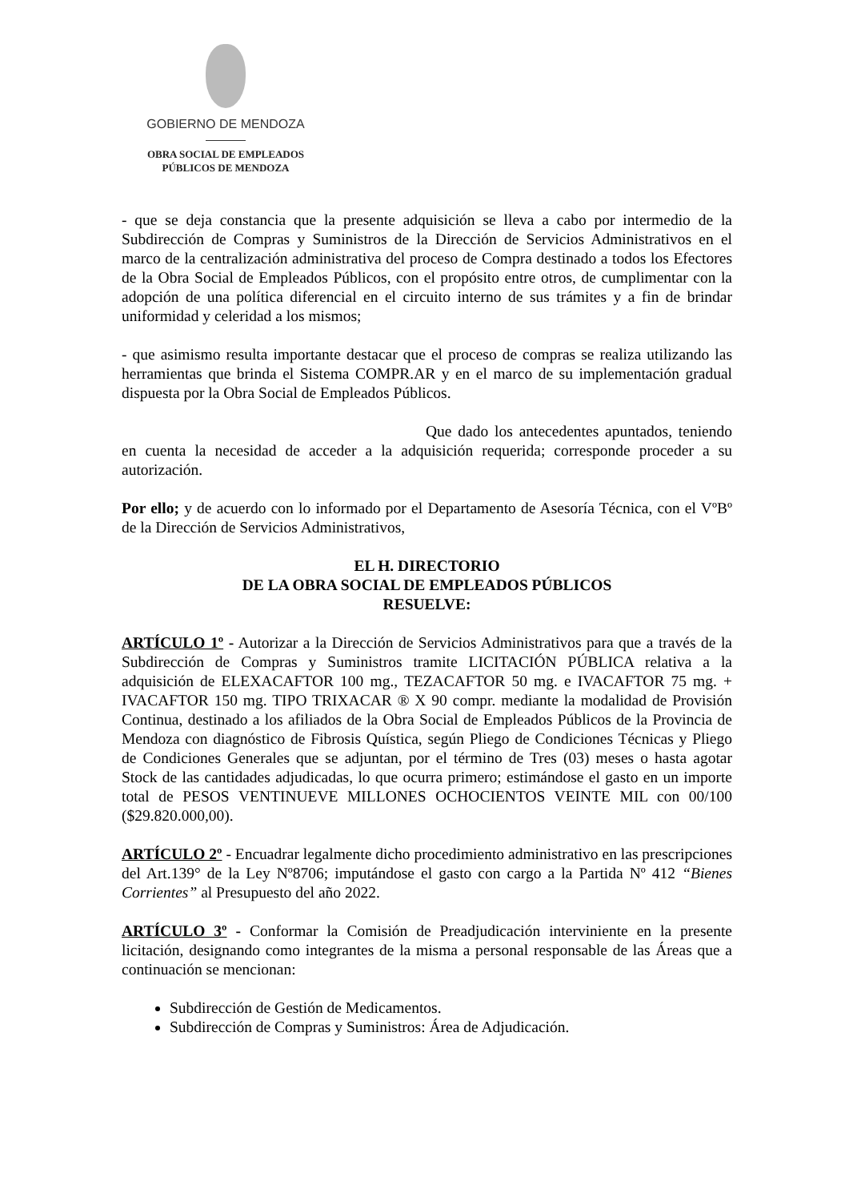GOBIERNO DE MENDOZA
OBRA SOCIAL DE EMPLEADOS
PÚBLICOS DE MENDOZA
- que se deja constancia que la presente adquisición se lleva a cabo por intermedio de la Subdirección de Compras y Suministros de la Dirección de Servicios Administrativos en el marco de la centralización administrativa del proceso de Compra destinado a todos los Efectores de la Obra Social de Empleados Públicos, con el propósito entre otros, de cumplimentar con la adopción de una política diferencial en el circuito interno de sus trámites y a fin de brindar uniformidad y celeridad a los mismos;
- que asimismo resulta importante destacar que el proceso de compras se realiza utilizando las herramientas que brinda el Sistema COMPR.AR y en el marco de su implementación gradual dispuesta por la Obra Social de Empleados Públicos.
Que dado los antecedentes apuntados, teniendo en cuenta la necesidad de acceder a la adquisición requerida; corresponde proceder a su autorización.
Por ello; y de acuerdo con lo informado por el Departamento de Asesoría Técnica, con el VºBº de la Dirección de Servicios Administrativos,
EL H. DIRECTORIO
DE LA OBRA SOCIAL DE EMPLEADOS PÚBLICOS
RESUELVE:
ARTÍCULO 1º - Autorizar a la Dirección de Servicios Administrativos para que a través de la Subdirección de Compras y Suministros tramite LICITACIÓN PÚBLICA relativa a la adquisición de ELEXACAFTOR 100 mg., TEZACAFTOR 50 mg. e IVACAFTOR 75 mg. + IVACAFTOR 150 mg. TIPO TRIXACAR ® X 90 compr. mediante la modalidad de Provisión Continua, destinado a los afiliados de la Obra Social de Empleados Públicos de la Provincia de Mendoza con diagnóstico de Fibrosis Quística, según Pliego de Condiciones Técnicas y Pliego de Condiciones Generales que se adjuntan, por el término de Tres (03) meses o hasta agotar Stock de las cantidades adjudicadas, lo que ocurra primero; estimándose el gasto en un importe total de PESOS VENTINUEVE MILLONES OCHOCIENTOS VEINTE MIL con 00/100 ($29.820.000,00).
ARTÍCULO 2º - Encuadrar legalmente dicho procedimiento administrativo en las prescripciones del Art.139° de la Ley Nº8706; imputándose el gasto con cargo a la Partida Nº 412 “Bienes Corrientes” al Presupuesto del año 2022.
ARTÍCULO 3º - Conformar la Comisión de Preadjudicación interviniente en la presente licitación, designando como integrantes de la misma a personal responsable de las Áreas que a continuación se mencionan:
Subdirección de Gestión de Medicamentos.
Subdirección de Compras y Suministros: Área de Adjudicación.